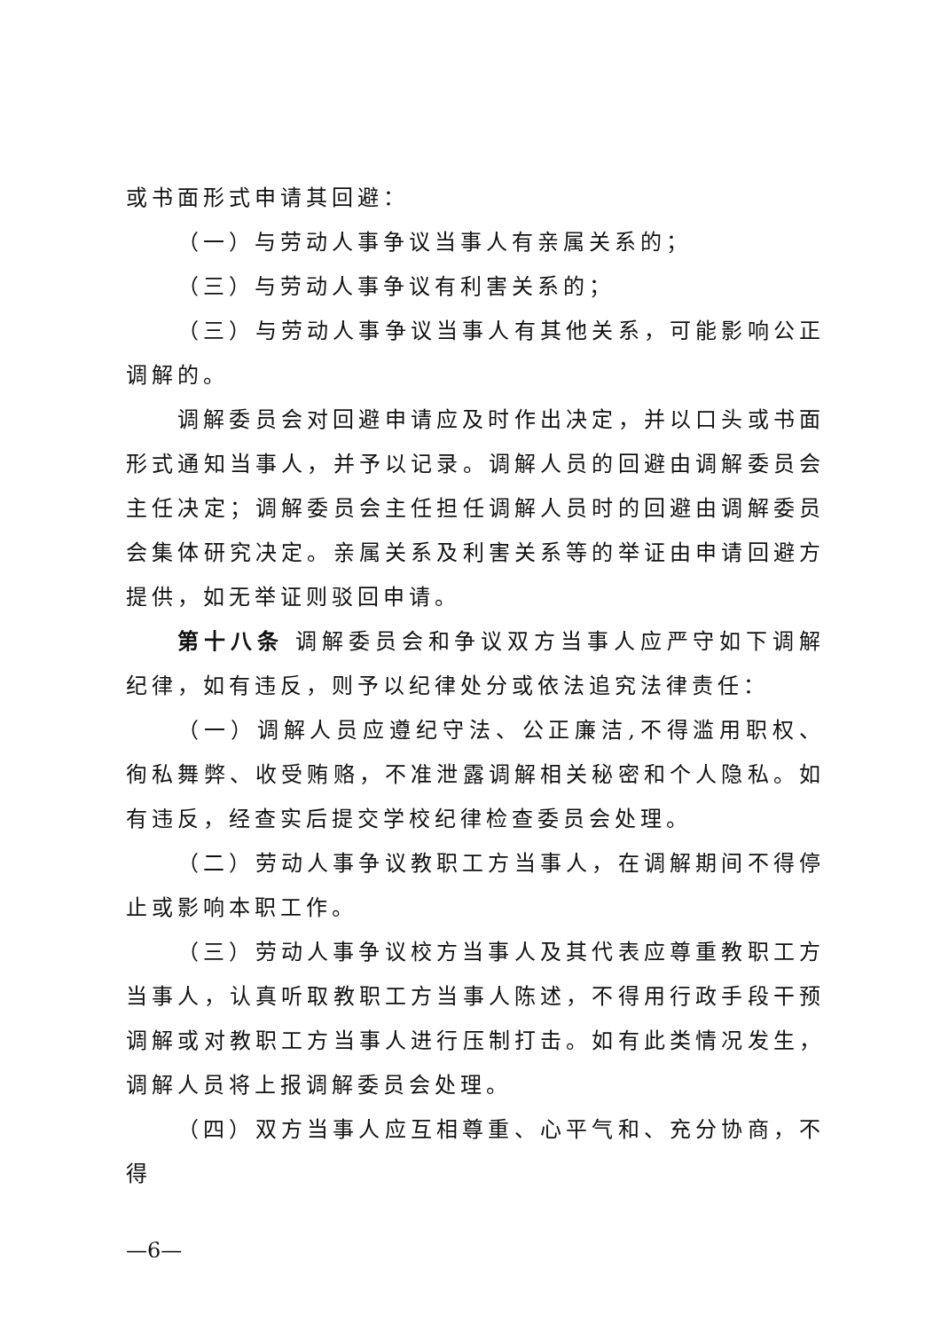或书面形式申请其回避：
（一）与劳动人事争议当事人有亲属关系的；
（三）与劳动人事争议有利害关系的；
（三）与劳动人事争议当事人有其他关系，可能影响公正调解的。
调解委员会对回避申请应及时作出决定，并以口头或书面形式通知当事人，并予以记录。调解人员的回避由调解委员会主任决定；调解委员会主任担任调解人员时的回避由调解委员会集体研究决定。亲属关系及利害关系等的举证由申请回避方提供，如无举证则驳回申请。
第十八条 调解委员会和争议双方当事人应严守如下调解纪律，如有违反，则予以纪律处分或依法追究法律责任：
（一）调解人员应遵纪守法、公正廉洁,不得滥用职权、徇私舞弊、收受贿赂，不准泄露调解相关秘密和个人隐私。如有违反，经查实后提交学校纪律检查委员会处理。
（二）劳动人事争议教职工方当事人，在调解期间不得停止或影响本职工作。
（三）劳动人事争议校方当事人及其代表应尊重教职工方当事人，认真听取教职工方当事人陈述，不得用行政手段干预调解或对教职工方当事人进行压制打击。如有此类情况发生，调解人员将上报调解委员会处理。
（四）双方当事人应互相尊重、心平气和、充分协商，不得
—6—